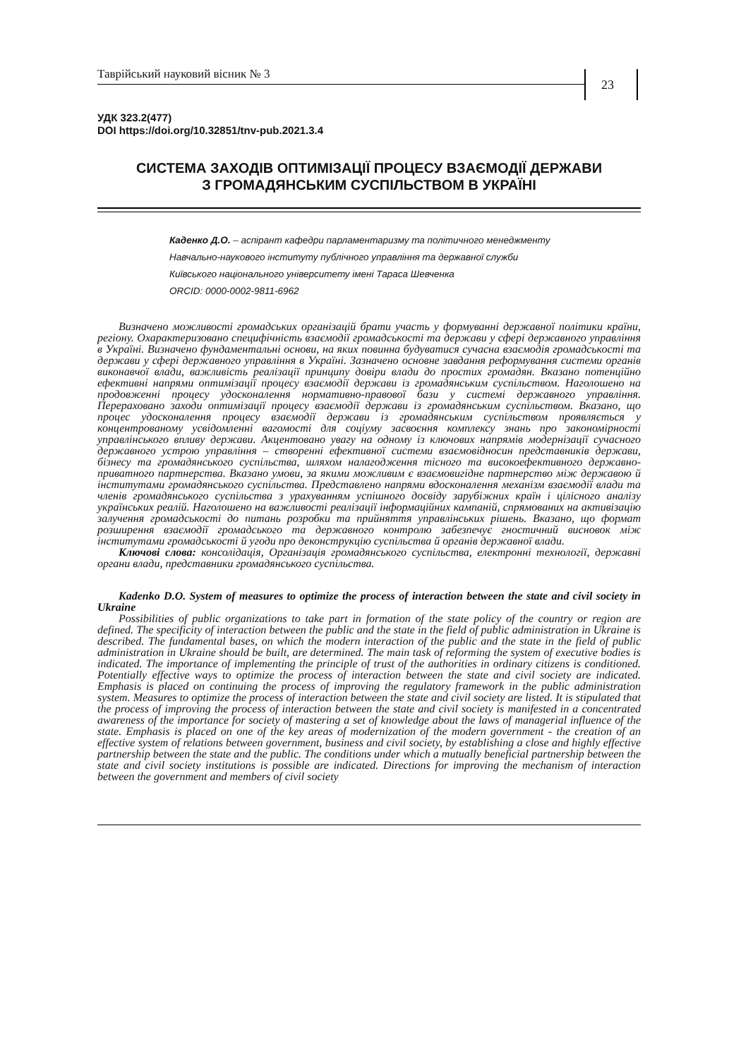Таврійський науковий вісник № 3
23
УДК 323.2(477)
DOI https://doi.org/10.32851/tnv-pub.2021.3.4
СИСТЕМА ЗАХОДІВ ОПТИМІЗАЦІЇ ПРОЦЕСУ ВЗАЄМОДІЇ ДЕРЖАВИ
З ГРОМАДЯНСЬКИМ СУСПІЛЬСТВОМ В УКРАЇНІ
Каденко Д.О. – аспірант кафедри парламентаризму та політичного менеджменту
Навчально-наукового інституту публічного управління та державної служби
Київського національного університету імені Тараса Шевченка
ORCID: 0000-0002-9811-6962
Визначено можливості громадських організацій брати участь у формуванні державної політики країни, регіону. Охарактеризовано специфічність взаємодії громадськості та держави у сфері державного управління в Україні. Визначено фундаментальні основи, на яких повинна будуватися сучасна взаємодія громадськості та держави у сфері державного управління в Україні. Зазначено основне завдання реформування системи органів виконавчої влади, важливість реалізації принципу довіри влади до простих громадян. Вказано потенційно ефективні напрями оптимізації процесу взаємодії держави із громадянським суспільством. Наголошено на продовженні процесу удосконалення нормативно-правової бази у системі державного управління. Перераховано заходи оптимізації процесу взаємодії держави із громадянським суспільством. Вказано, що процес удосконалення процесу взаємодії держави із громадянським суспільством проявляється у концентрованому усвідомленні вагомості для соціуму засвоєння комплексу знань про закономірності управлінського впливу держави. Акцентовано увагу на одному із ключових напрямів модернізації сучасного державного устрою управління – створенні ефективної системи взаємовідносин представників держави, бізнесу та громадянського суспільства, шляхом налагодження тісного та високоефективного державно-приватного партнерства. Вказано умови, за якими можливим є взаємовигідне партнерство між державою й інститутами громадянського суспільства. Представлено напрями вдосконалення механізм взаємодії влади та членів громадянського суспільства з урахуванням успішного досвіду зарубіжних країн і цілісного аналізу українських реалій. Наголошено на важливості реалізації інформаційних кампаній, спрямованих на активізацію залучення громадськості до питань розробки та прийняття управлінських рішень. Вказано, що формат розширення взаємодії громадського та державного контролю забезпечує гностичний висновок між інститутами громадськості й угоди про деконструкцію суспільства й органів державної влади.
Ключові слова: консолідація, Організація громадянського суспільства, електронні технології, державні органи влади, представники громадянського суспільства.
Kadenko D.O. System of measures to optimize the process of interaction between the state and civil society in Ukraine
Possibilities of public organizations to take part in formation of the state policy of the country or region are defined. The specificity of interaction between the public and the state in the field of public administration in Ukraine is described. The fundamental bases, on which the modern interaction of the public and the state in the field of public administration in Ukraine should be built, are determined. The main task of reforming the system of executive bodies is indicated. The importance of implementing the principle of trust of the authorities in ordinary citizens is conditioned. Potentially effective ways to optimize the process of interaction between the state and civil society are indicated. Emphasis is placed on continuing the process of improving the regulatory framework in the public administration system. Measures to optimize the process of interaction between the state and civil society are listed. It is stipulated that the process of improving the process of interaction between the state and civil society is manifested in a concentrated awareness of the importance for society of mastering a set of knowledge about the laws of managerial influence of the state. Emphasis is placed on one of the key areas of modernization of the modern government - the creation of an effective system of relations between government, business and civil society, by establishing a close and highly effective partnership between the state and the public. The conditions under which a mutually beneficial partnership between the state and civil society institutions is possible are indicated. Directions for improving the mechanism of interaction between the government and members of civil society